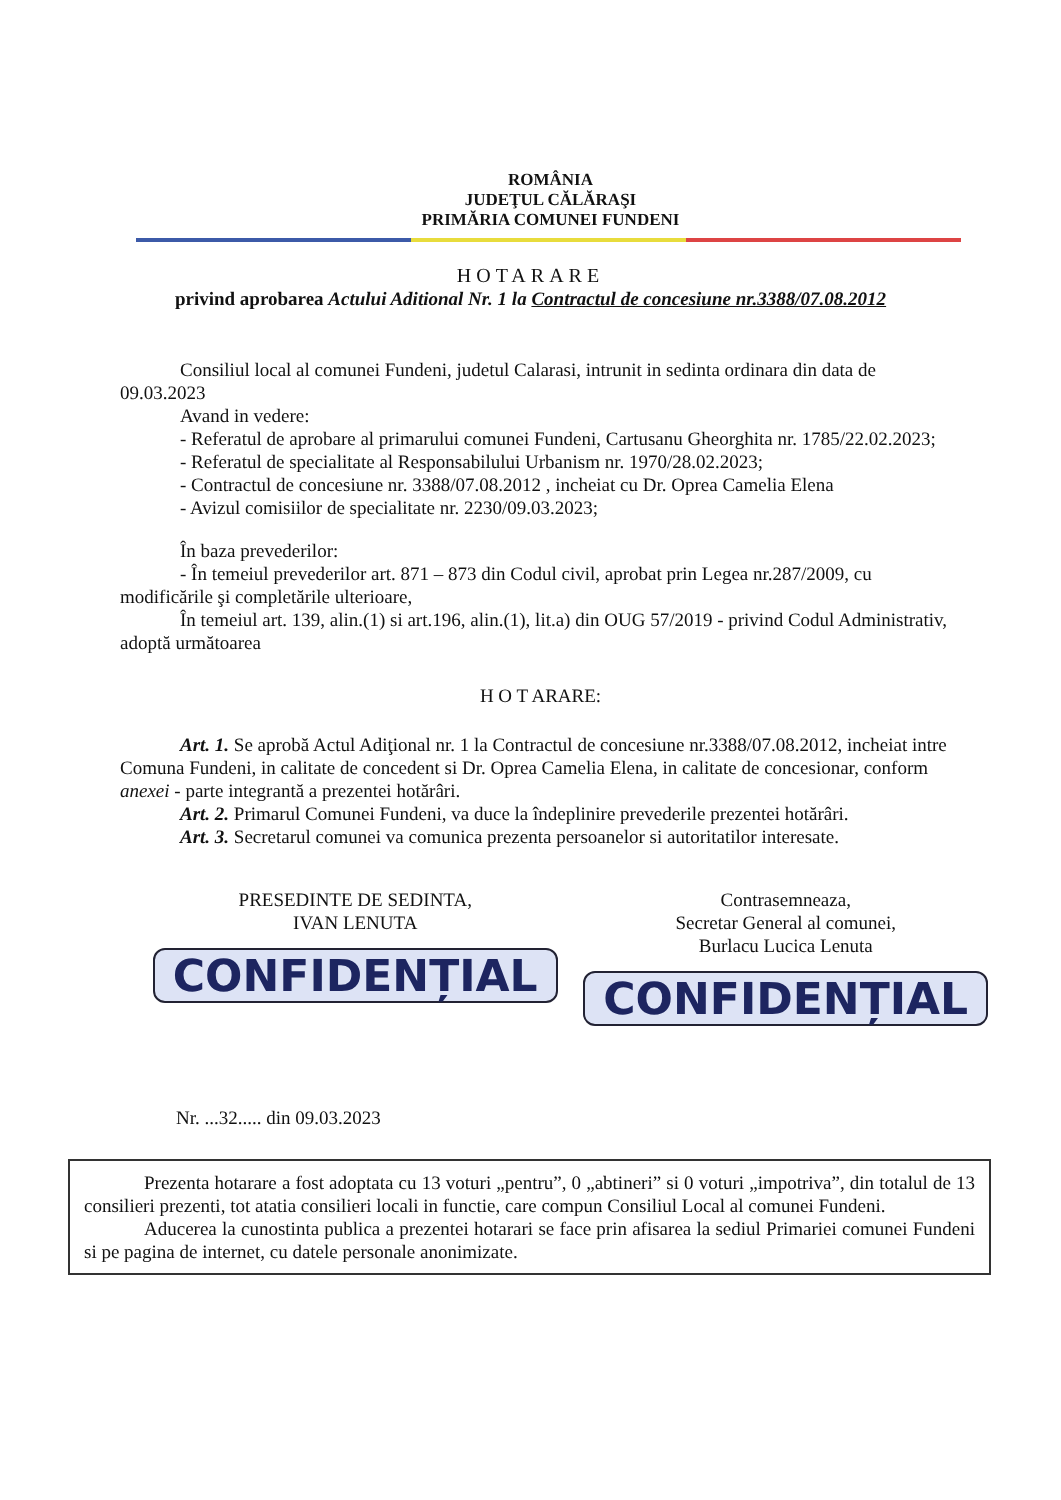ROMÂNIA
JUDEŢUL CĂLĂRAŞI
PRIMĂRIA COMUNEI FUNDENI
HOTARARE
privind aprobarea Actului Aditional Nr. 1 la Contractul de concesiune nr.3388/07.08.2012
Consiliul local al comunei Fundeni, judetul Calarasi, intrunit in sedinta ordinara din data de 09.03.2023
Avand in vedere:
- Referatul de aprobare al primarului comunei Fundeni, Cartusanu Gheorghita nr. 1785/22.02.2023;
- Referatul de specialitate al Responsabilului Urbanism nr. 1970/28.02.2023;
- Contractul de concesiune nr. 3388/07.08.2012 , incheiat cu Dr. Oprea Camelia Elena
- Avizul comisiilor de specialitate nr. 2230/09.03.2023;
În baza prevederilor:
- În temeiul prevederilor art. 871 – 873 din Codul civil, aprobat prin Legea nr.287/2009, cu modificările şi completările ulterioare,
În temeiul art. 139, alin.(1) si art.196, alin.(1), lit.a) din OUG 57/2019 - privind Codul Administrativ, adoptă următoarea
H O T ARARE:
Art. 1. Se aprobă Actul Adiţional nr. 1 la Contractul de concesiune nr.3388/07.08.2012, incheiat intre Comuna Fundeni, in calitate de concedent si Dr. Oprea Camelia Elena, in calitate de concesionar, conform anexei - parte integrantă a prezentei hotărâri.
Art. 2. Primarul Comunei Fundeni, va duce la îndeplinire prevederile prezentei hotărâri.
Art. 3. Secretarul comunei va comunica prezenta persoanelor si autoritatilor interesate.
PRESEDINTE DE SEDINTA,
IVAN LENUTA
CONFIDENȚIAL
Contrasemneaza,
Secretar General al comunei,
Burlacu Lucica Lenuta
CONFIDENȚIAL
Nr. ...32..... din 09.03.2023
Prezenta hotarare a fost adoptata cu 13 voturi „pentru”, 0 „abtineri” si 0 voturi „impotriva”, din totalul de 13 consilieri prezenti, tot atatia consilieri locali in functie, care compun Consiliul Local al comunei Fundeni.
Aducerea la cunostinta publica a prezentei hotarari se face prin afisarea la sediul Primariei comunei Fundeni si pe pagina de internet, cu datele personale anonimizate.